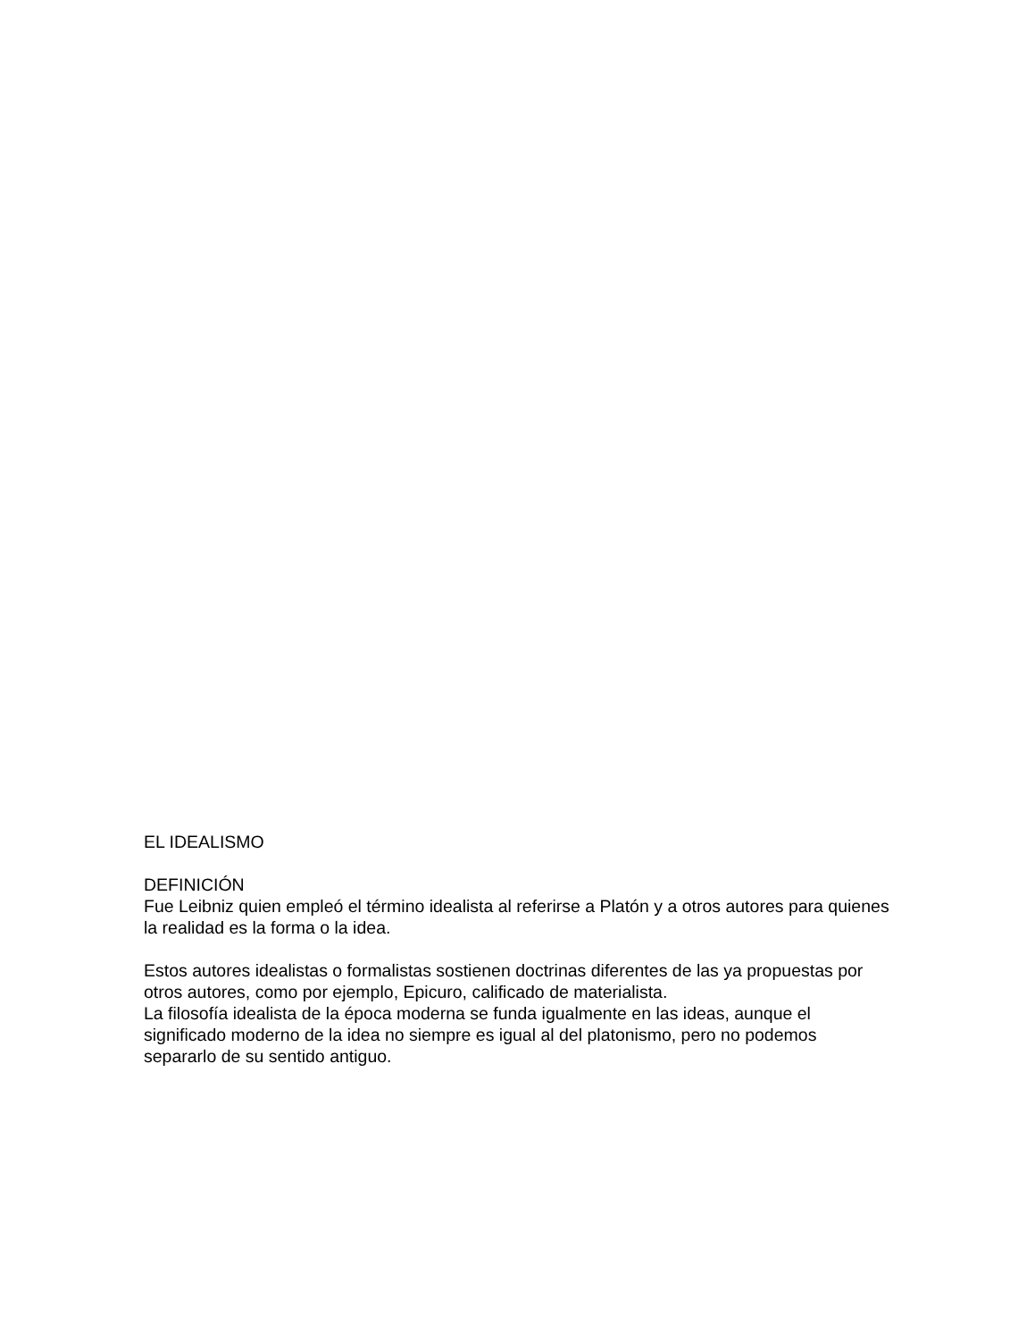EL IDEALISMO
DEFINICIÓN
Fue Leibniz quien empleó el término idealista al referirse a Platón y a otros autores para quienes la realidad es la forma o la idea.
Estos autores idealistas o formalistas sostienen doctrinas diferentes de las ya propuestas por otros autores, como por ejemplo, Epicuro, calificado de materialista.
La filosofía idealista de la época moderna se funda igualmente en las ideas, aunque el significado moderno de la idea no siempre es igual al del platonismo, pero no podemos separarlo de su sentido antiguo.